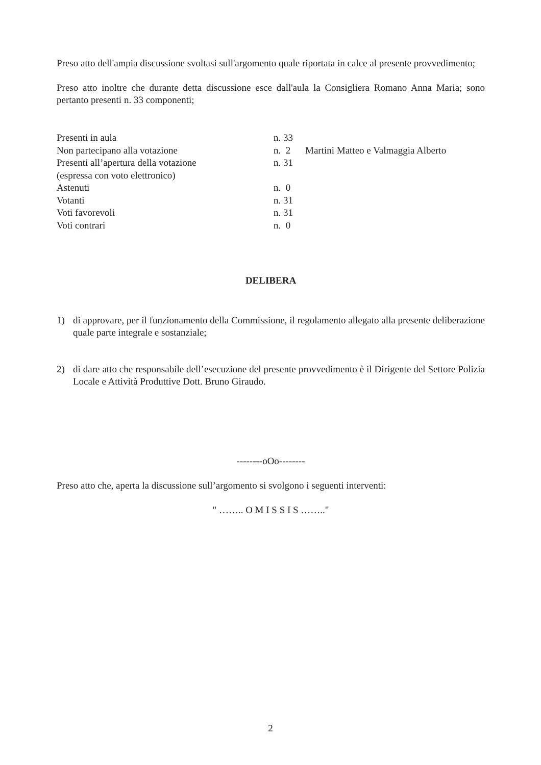Preso atto dell'ampia discussione svoltasi sull'argomento quale riportata in calce al presente provvedimento;
Preso atto inoltre che durante detta discussione esce dall'aula la Consigliera Romano Anna Maria; sono pertanto presenti n. 33 componenti;
| Presenti in aula | n. 33 | |
| Non partecipano alla votazione | n. 2 | Martini Matteo e Valmaggia Alberto |
| Presenti all’apertura della votazione (espressa con voto elettronico) | n. 31 | |
| Astenuti | n. 0 | |
| Votanti | n. 31 | |
| Voti favorevoli | n. 31 | |
| Voti contrari | n. 0 | |
DELIBERA
1) di approvare, per il funzionamento della Commissione, il regolamento allegato alla presente deliberazione quale parte integrale e sostanziale;
2) di dare atto che responsabile dell’esecuzione del presente provvedimento è il Dirigente del Settore Polizia Locale e Attività Produttive Dott. Bruno Giraudo.
--------oOo--------
Preso atto che, aperta la discussione sull’argomento si svolgono i seguenti interventi:
" …….. O M I S S I S …….."
2